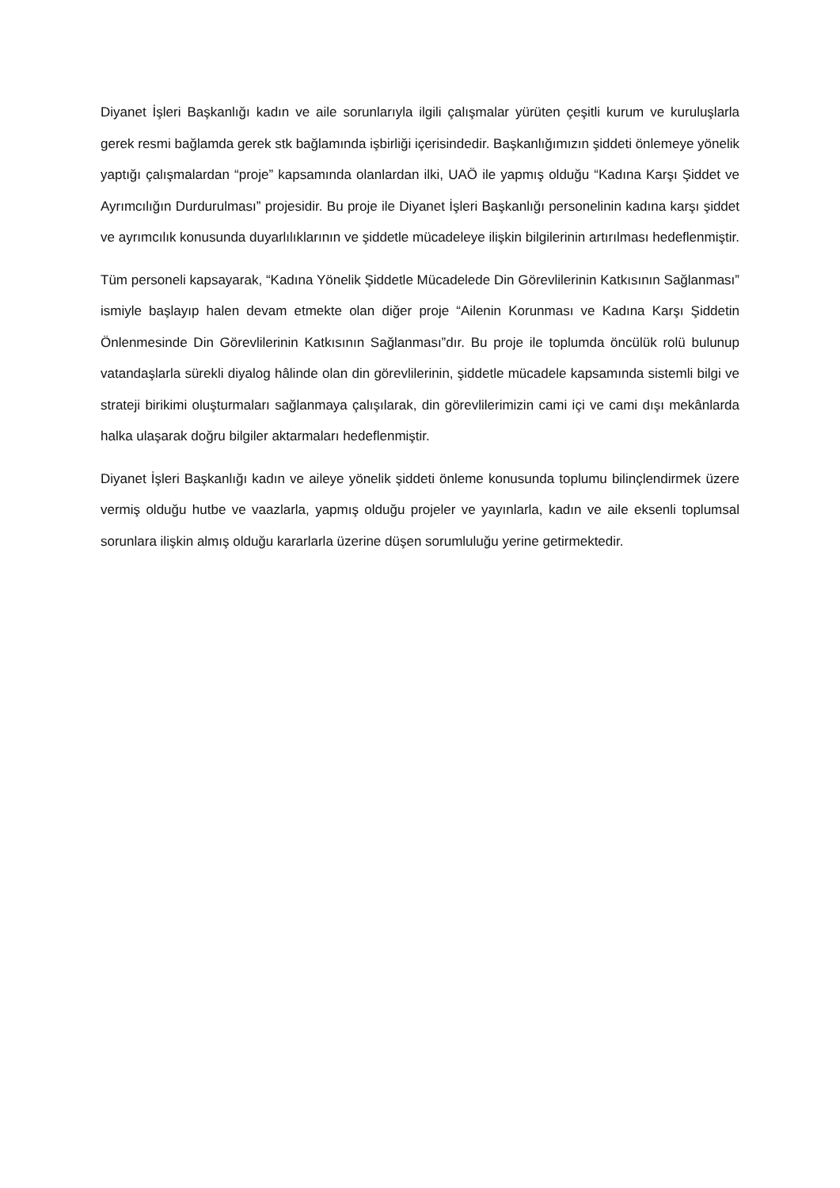Diyanet İşleri Başkanlığı kadın ve aile sorunlarıyla ilgili çalışmalar yürüten çeşitli kurum ve kuruluşlarla gerek resmi bağlamda gerek stk bağlamında işbirliği içerisindedir. Başkanlığımızın şiddeti önlemeye yönelik yaptığı çalışmalardan “proje” kapsamında olanlardan ilki, UAÖ ile yapmış olduğu “Kadına Karşı Şiddet ve Ayrımcılığın Durdurulması” projesidir. Bu proje ile Diyanet İşleri Başkanlığı personelinin kadına karşı şiddet ve ayrımcılık konusunda duyarlılıklarının ve şiddetle mücadeleye ilişkin bilgilerinin artırılması hedeflenmiştir.
Tüm personeli kapsayarak, “Kadına Yönelik Şiddetle Mücadelede Din Görevlilerinin Katkısının Sağlanması” ismiyle başlayıp halen devam etmekte olan diğer proje “Ailenin Korunması ve Kadına Karşı Şiddetin Önlenmesinde Din Görevlilerinin Katkısının Sağlanması”dır. Bu proje ile toplumda öncülük rolü bulunup vatandaşlarla sürekli diyalog hâlinde olan din görevlilerinin, şiddetle mücadele kapsamında sistemli bilgi ve strateji birikimi oluşturmaları sağlanmaya çalışılarak, din görevlilerimizin cami içi ve cami dışı mekânlarda halka ulaşarak doğru bilgiler aktarmaları hedeflenmiştir.
Diyanet İşleri Başkanlığı kadın ve aileye yönelik şiddeti önleme konusunda toplumu bilinçlendirmek üzere vermiş olduğu hutbe ve vaazlarla, yapmış olduğu projeler ve yayınlarla, kadın ve aile eksenli toplumsal sorunlara ilişkin almış olduğu kararlarla üzerine düşen sorumluluğu yerine getirmektedir.